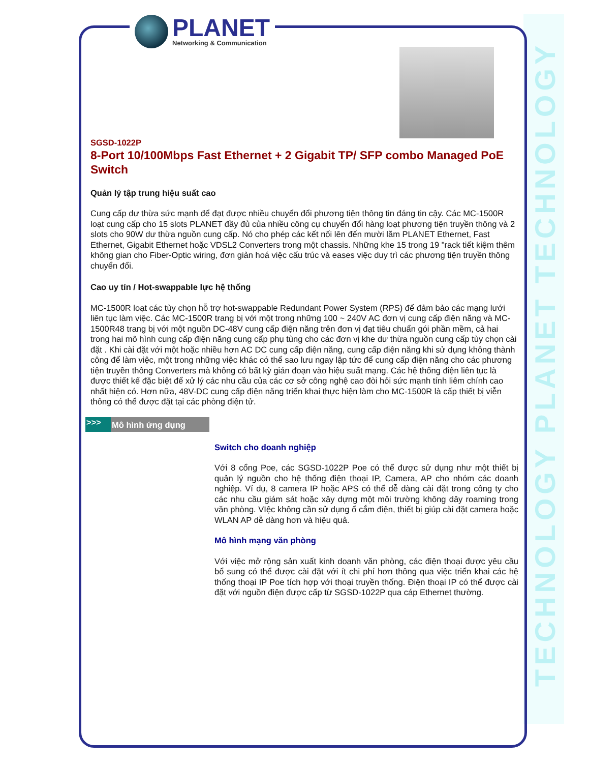TECHNOLOGY PLANET TECHNOLOGY
PLANET
Networking & Communication
SGSD-1022P
8-Port 10/100Mbps Fast Ethernet + 2 Gigabit TP/ SFP combo Managed PoE Switch
Quản lý tập trung hiệu suất cao
Cung cấp dư thừa sức mạnh để đạt được nhiều chuyển đổi phương tiện thông tin đáng tin cậy. Các MC-1500R loạt cung cấp cho 15 slots PLANET đầy đủ của nhiều công cụ chuyển đổi hàng loạt phương tiện truyền thông và 2 slots cho 90W dư thừa nguồn cung cấp. Nó cho phép các kết nối lên đến mười lăm PLANET Ethernet, Fast Ethernet, Gigabit Ethernet hoặc VDSL2 Converters trong một chassis. Những khe 15 trong 19 "rack tiết kiệm thêm không gian cho Fiber-Optic wiring, đơn giản hoá việc cấu trúc và eases việc duy trì các phương tiện truyền thông chuyển đổi.
Cao uy tín / Hot-swappable lực hệ thống
MC-1500R loạt các tùy chọn hỗ trợ hot-swappable Redundant Power System (RPS) để đảm bảo các mạng lưới liên tục làm việc. Các MC-1500R trang bị với một trong những 100 ~ 240V AC đơn vị cung cấp điện năng và MC-1500R48 trang bị với một nguồn DC-48V cung cấp điện năng trên đơn vị đạt tiêu chuẩn gói phần mềm, cả hai trong hai mô hình cung cấp điện năng cung cấp phụ tùng cho các đơn vị khe dư thừa nguồn cung cấp tùy chọn cài đặt . Khi cài đặt với một hoặc nhiều hơn AC DC cung cấp điện năng, cung cấp điện năng khi sử dụng không thành công để làm việc, một trong những việc khác có thể sao lưu ngay lập tức để cung cấp điện năng cho các phương tiện truyền thông Converters mà không có bất kỳ gián đoạn vào hiệu suất mạng. Các hệ thống điện liên tục là được thiết kế đặc biệt để xử lý các nhu cầu của các cơ sở công nghệ cao đòi hỏi sức mạnh tính liêm chính cao nhất hiện có. Hơn nữa, 48V-DC cung cấp điện năng triển khai thực hiện làm cho MC-1500R là cấp thiết bị viễn thông có thể được đặt tại các phòng điện tử.
>>> Mô hình ứng dụng
Switch cho doanh nghiệp
Với 8 cổng Poe, các SGSD-1022P Poe có thể được sử dụng như một thiết bị quản lý nguồn cho hệ thống điện thoại IP, Camera, AP cho nhóm các doanh nghiệp. Ví dụ, 8 camera IP hoặc APS có thể dễ dàng cài đặt trong công ty cho các nhu cầu giám sát hoặc xây dựng một môi trường không dây roaming trong văn phòng. VIệc không cần sử dụng ổ cắm điện, thiết bị giúp cài đặt camera hoặc WLAN AP dễ dàng hơn và hiệu quả.
Mô hình mạng văn phòng
Với việc mở rộng sản xuất kinh doanh văn phòng, các điện thoại được yêu cầu bổ sung có thể được cài đặt với ít chi phí hơn thông qua việc triển khai các hệ thống thoại IP Poe tích hợp với thoại truyền thống. Điện thoại IP có thể được cài đặt với nguồn điện được cấp từ SGSD-1022P qua cáp Ethernet thường.